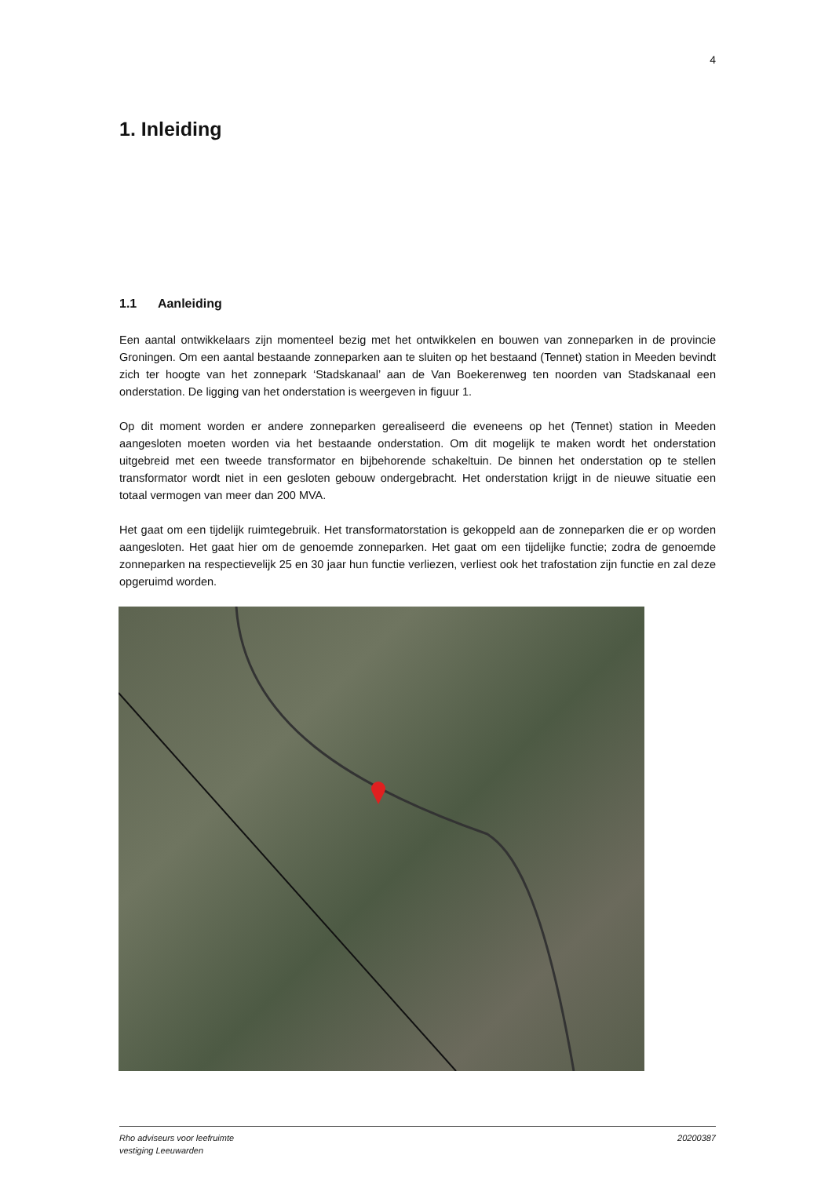4
1. Inleiding
1.1 Aanleiding
Een aantal ontwikkelaars zijn momenteel bezig met het ontwikkelen en bouwen van zonneparken in de provincie Groningen. Om een aantal bestaande zonneparken aan te sluiten op het bestaand (Tennet) station in Meeden bevindt zich ter hoogte van het zonnepark ‘Stadskanaal’ aan de Van Boekerenweg ten noorden van Stadskanaal een onderstation. De ligging van het onderstation is weergeven in figuur 1.
Op dit moment worden er andere zonneparken gerealiseerd die eveneens op het (Tennet) station in Meeden aangesloten moeten worden via het bestaande onderstation. Om dit mogelijk te maken wordt het onderstation uitgebreid met een tweede transformator en bijbehorende schakeltuin. De binnen het onderstation op te stellen transformator wordt niet in een gesloten gebouw ondergebracht. Het onderstation krijgt in de nieuwe situatie een totaal vermogen van meer dan 200 MVA.
Het gaat om een tijdelijk ruimtegebruik. Het transformatorstation is gekoppeld aan de zonneparken die er op worden aangesloten. Het gaat hier om de genoemde zonneparken. Het gaat om een tijdelijke functie; zodra de genoemde zonneparken na respectievelijk 25 en 30 jaar hun functie verliezen, verliest ook het trafostation zijn functie en zal deze opgeruimd worden.
Rho adviseurs voor leefruimte
vestiging Leeuwarden
20200387